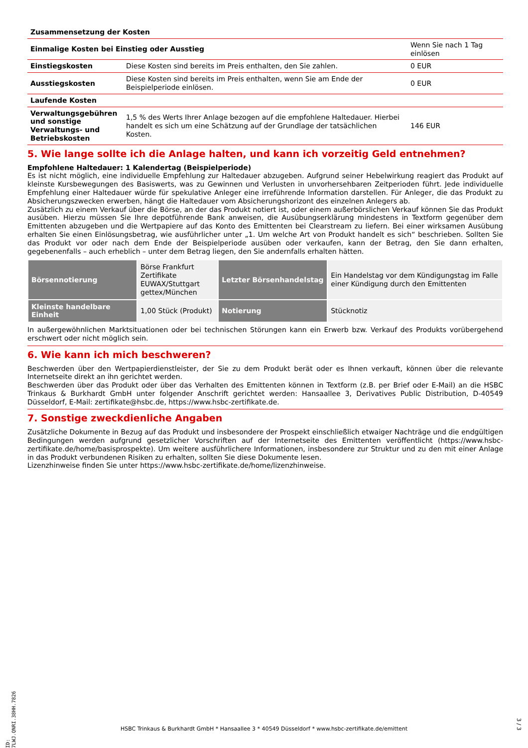| Zusammensetzung der Kosten | | |
| --- | --- | --- |
| Einmalige Kosten bei Einstieg oder Ausstieg | | Wenn Sie nach 1 Tag einlösen |
| Einstiegskosten | Diese Kosten sind bereits im Preis enthalten, den Sie zahlen. | 0 EUR |
| Ausstiegskosten | Diese Kosten sind bereits im Preis enthalten, wenn Sie am Ende der Beispielperiode einlösen. | 0 EUR |
| Laufende Kosten | | |
| Verwaltungsgebühren und sonstige Verwaltungs- und Betriebskosten | 1,5 % des Werts Ihrer Anlage bezogen auf die empfohlene Haltedauer. Hierbei handelt es sich um eine Schätzung auf der Grundlage der tatsächlichen Kosten. | 146 EUR |
5. Wie lange sollte ich die Anlage halten, und kann ich vorzeitig Geld entnehmen?
Empfohlene Haltedauer: 1 Kalendertag (Beispielperiode)
Es ist nicht möglich, eine individuelle Empfehlung zur Haltedauer abzugeben. Aufgrund seiner Hebelwirkung reagiert das Produkt auf kleinste Kursbewegungen des Basiswerts, was zu Gewinnen und Verlusten in unvorhersehbaren Zeitperioden führt. Jede individuelle Empfehlung einer Haltedauer würde für spekulative Anleger eine irreführende Information darstellen. Für Anleger, die das Produkt zu Absicherungszwecken erwerben, hängt die Haltedauer vom Absicherungshorizont des einzelnen Anlegers ab.
Zusätzlich zu einem Verkauf über die Börse, an der das Produkt notiert ist, oder einem außerbörslichen Verkauf können Sie das Produkt ausüben. Hierzu müssen Sie Ihre depotführende Bank anweisen, die Ausübungserklärung mindestens in Textform gegenüber dem Emittenten abzugeben und die Wertpapiere auf das Konto des Emittenten bei Clearstream zu liefern. Bei einer wirksamen Ausübung erhalten Sie einen Einlösungsbetrag, wie ausführlicher unter „1. Um welche Art von Produkt handelt es sich“ beschrieben. Sollten Sie das Produkt vor oder nach dem Ende der Beispielperiode ausüben oder verkaufen, kann der Betrag, den Sie dann erhalten, gegebenenfalls – auch erheblich – unter dem Betrag liegen, den Sie andernfalls erhalten hätten.
| Börsennotierung | Börse Frankfurt Zertifikate EUWAX/Stuttgart gettex/München | Letzter Börsenhandelstag | Ein Handelstag vor dem Kündigungstag im Falle einer Kündigung durch den Emittenten |
| Kleinste handelbare Einheit | 1,00 Stück (Produkt) | Notierung | Stücknotiz |
In außergewöhnlichen Marktsituationen oder bei technischen Störungen kann ein Erwerb bzw. Verkauf des Produkts vorübergehend erschwert oder nicht möglich sein.
6. Wie kann ich mich beschweren?
Beschwerden über den Wertpapierdienstleister, der Sie zu dem Produkt berät oder es Ihnen verkauft, können über die relevante Internetseite direkt an ihn gerichtet werden.
Beschwerden über das Produkt oder über das Verhalten des Emittenten können in Textform (z.B. per Brief oder E-Mail) an die HSBC Trinkaus & Burkhardt GmbH unter folgender Anschrift gerichtet werden: Hansaallee 3, Derivatives Public Distribution, D-40549 Düsseldorf, E-Mail: zertifikate@hsbc.de, https://www.hsbc-zertifikate.de.
7. Sonstige zweckdienliche Angaben
Zusätzliche Dokumente in Bezug auf das Produkt und insbesondere der Prospekt einschließlich etwaiger Nachträge und die endgültigen Bedingungen werden aufgrund gesetzlicher Vorschriften auf der Internetseite des Emittenten veröffentlicht (https://www.hsbc-zertifikate.de/home/basisprospekte). Um weitere ausführlichere Informationen, insbesondere zur Struktur und zu den mit einer Anlage in das Produkt verbundenen Risiken zu erhalten, sollten Sie diese Dokumente lesen.
Lizenzhinweise finden Sie unter https://www.hsbc-zertifikate.de/home/lizenzhinweise.
ID: 7LWJ.QNRI.38HH.7826
HSBC Trinkaus & Burkhardt GmbH * Hansaallee 3 * 40549 Düsseldorf * www.hsbc-zertifikate.de/emittent
3 / 3